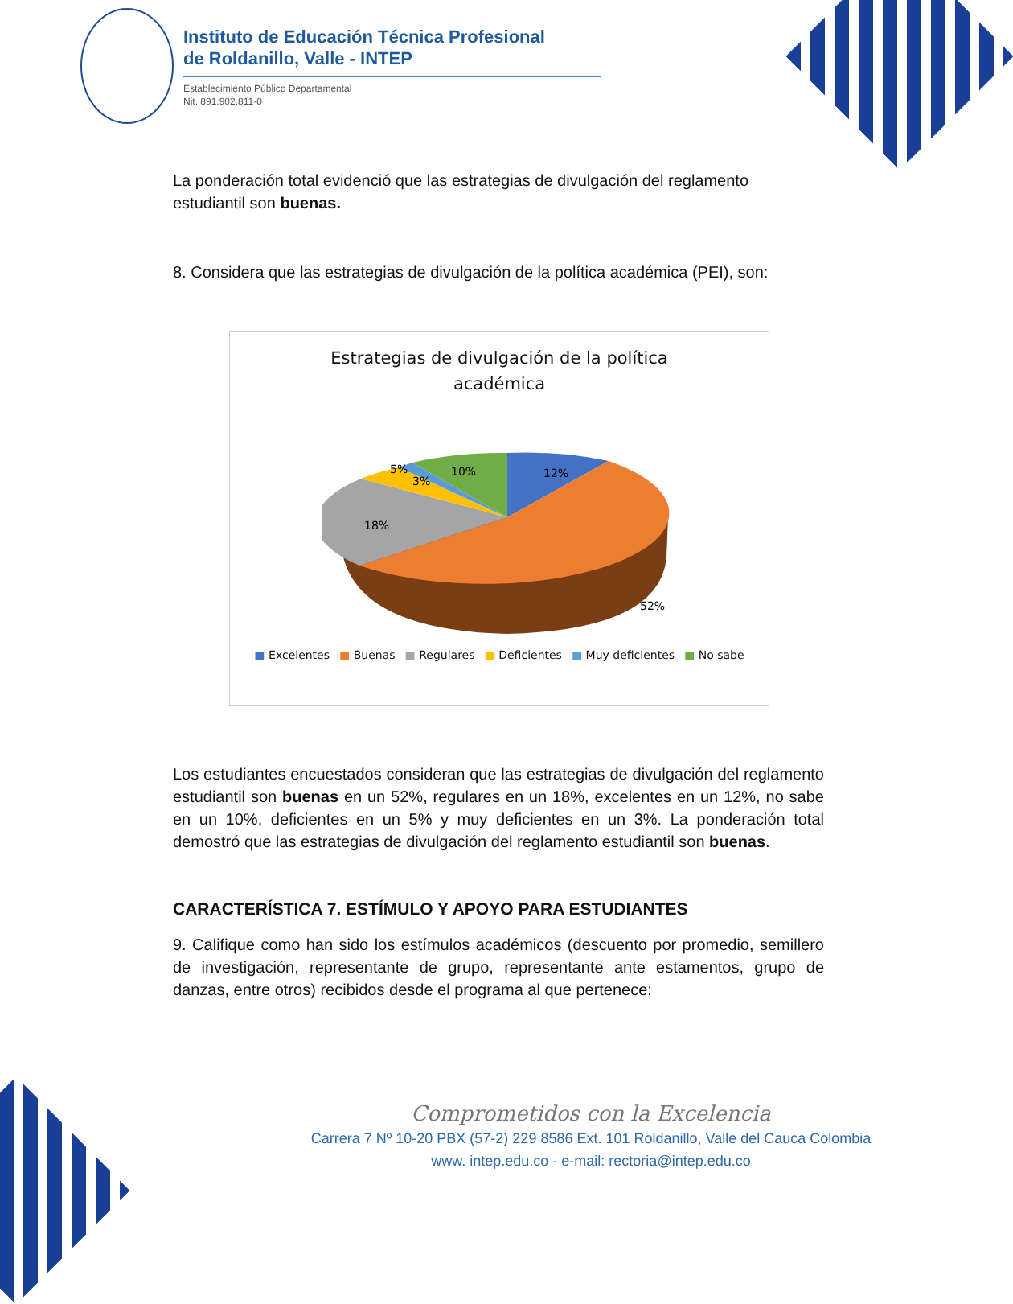Instituto de Educación Técnica Profesional
de Roldanillo, Valle - INTEP
Establecimiento Público Departamental
Nit. 891.902.811-0
La ponderación total evidenció que las estrategias de divulgación del reglamento estudiantil son buenas.
8. Considera que las estrategias de divulgación de la política académica (PEI), son:
Estrategias de divulgación de la política
académica
12%
52%
18%
5%
3%
10%
■ Excelentes ■ Buenas ■ Regulares ■ Deficientes ■ Muy deficientes ■ No sabe
Los estudiantes encuestados consideran que las estrategias de divulgación del reglamento estudiantil son buenas en un 52%, regulares en un 18%, excelentes en un 12%, no sabe en un 10%, deficientes en un 5% y muy deficientes en un 3%. La ponderación total demostró que las estrategias de divulgación del reglamento estudiantil son buenas.
CARACTERÍSTICA 7. ESTÍMULO Y APOYO PARA ESTUDIANTES
9. Califique como han sido los estímulos académicos (descuento por promedio, semillero de investigación, representante de grupo, representante ante estamentos, grupo de danzas, entre otros) recibidos desde el programa al que pertenece:
Comprometidos con la Excelencia
Carrera 7 Nº 10-20 PBX (57-2) 229 8586 Ext. 101 Roldanillo, Valle del Cauca Colombia
www. intep.edu.co - e-mail: rectoria@intep.edu.co